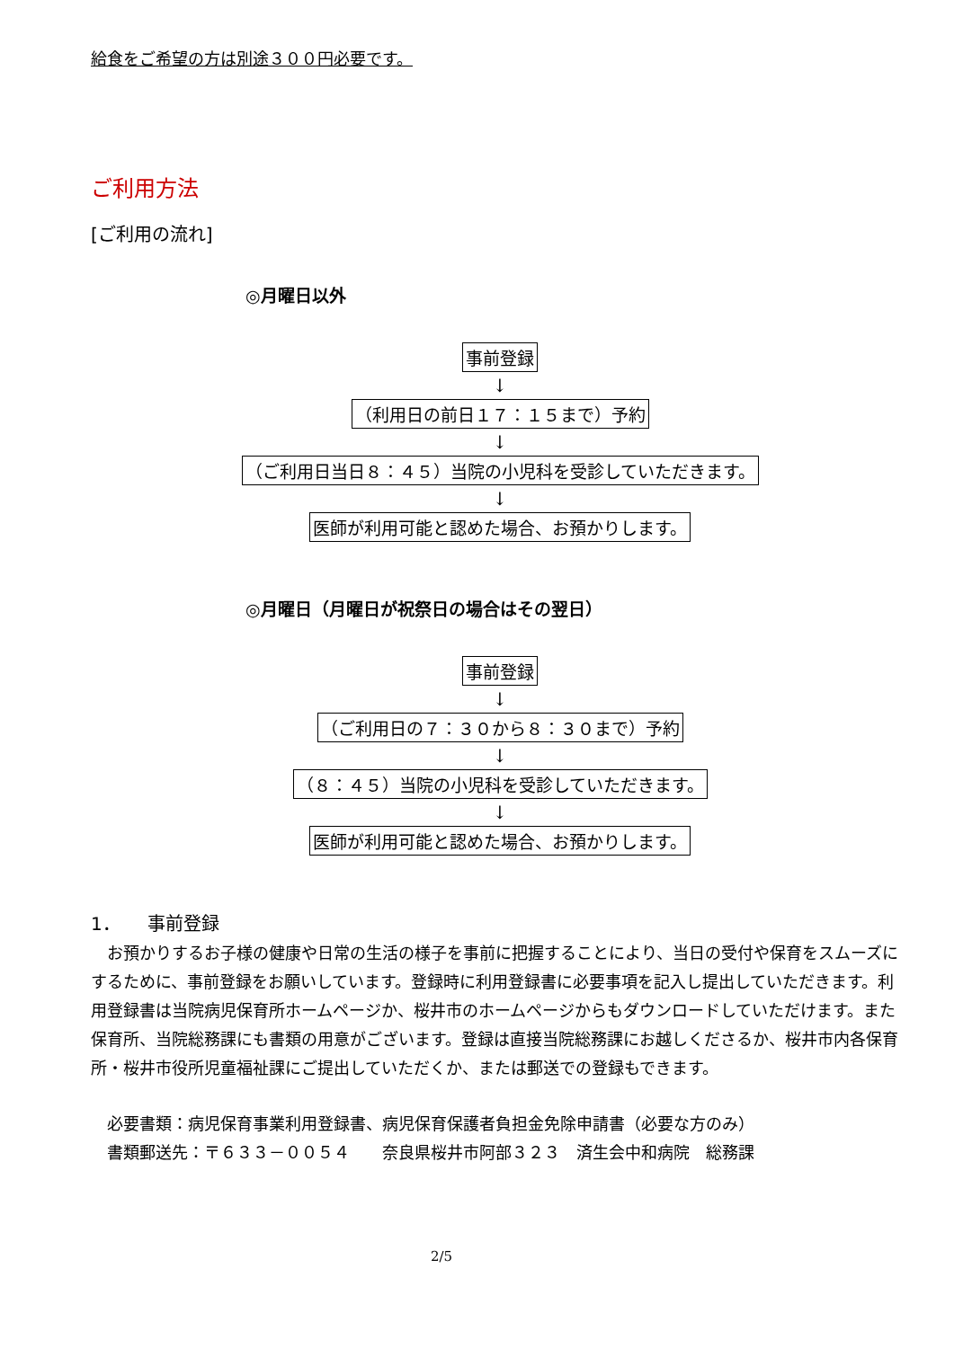給食をご希望の方は別途３００円必要です。
ご利用方法
[ご利用の流れ]
◎月曜日以外
事前登録
↓
（利用日の前日１７：１５まで）予約
↓
（ご利用日当日８：４５）当院の小児科を受診していただきます。
↓
医師が利用可能と認めた場合、お預かりします。
◎月曜日（月曜日が祝祭日の場合はその翌日）
事前登録
↓
（ご利用日の７：３０から８：３０まで）予約
↓
（８：４５）当院の小児科を受診していただきます。
↓
医師が利用可能と認めた場合、お預かりします。
1．　　事前登録
　お預かりするお子様の健康や日常の生活の様子を事前に把握することにより、当日の受付や保育をスムーズにするために、事前登録をお願いしています。登録時に利用登録書に必要事項を記入し提出していただきます。利用登録書は当院病児保育所ホームページか、桜井市のホームページからもダウンロードしていただけます。また保育所、当院総務課にも書類の用意がございます。登録は直接当院総務課にお越しくださるか、桜井市内各保育所・桜井市役所児童福祉課にご提出していただくか、または郵送での登録もできます。
　必要書類：病児保育事業利用登録書、病児保育保護者負担金免除申請書（必要な方のみ）
　書類郵送先：〒６３３－００５４　　奈良県桜井市阿部３２３　済生会中和病院　総務課
2/5